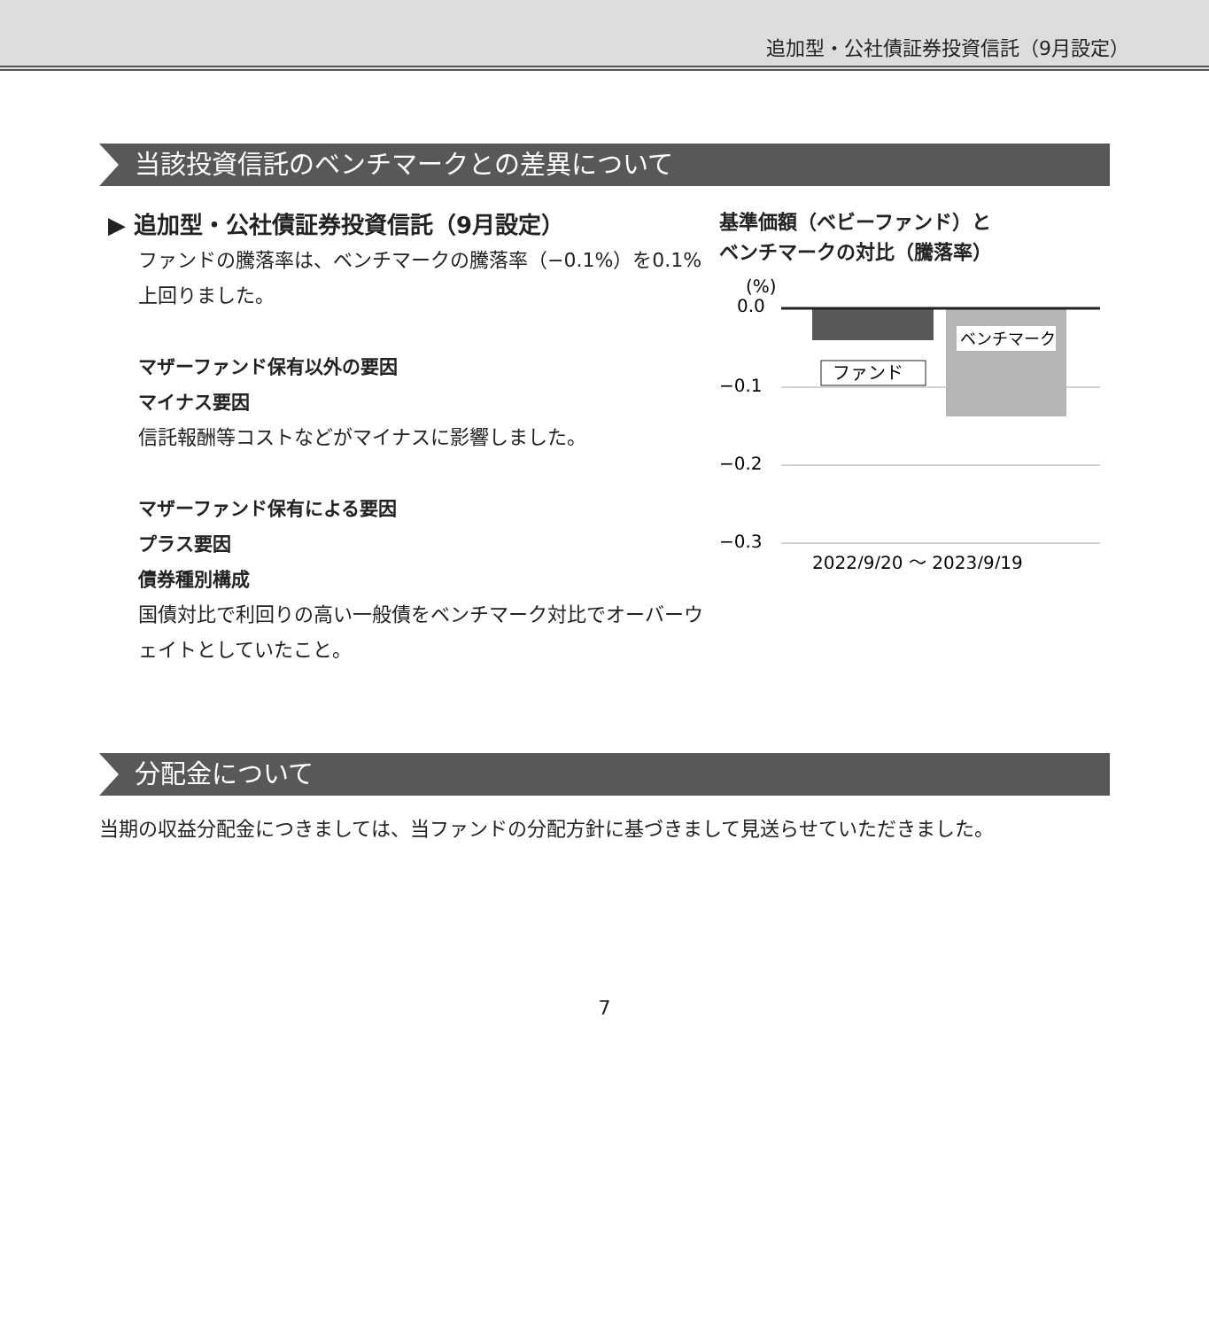追加型・公社債証券投資信託（9月設定）
当該投資信託のベンチマークとの差異について
▶ 追加型・公社債証券投資信託（9月設定）
ファンドの騰落率は、ベンチマークの騰落率（−0.1%）を0.1%上回りました。
マザーファンド保有以外の要因
マイナス要因
信託報酬等コストなどがマイナスに影響しました。
マザーファンド保有による要因
プラス要因
債券種別構成
国債対比で利回りの高い一般債をベンチマーク対比でオーバーウェイトとしていたこと。
基準価額（ベビーファンド）と
ベンチマークの対比（騰落率）
(%)
0.0
−0.1
−0.2
−0.3
ベンチマーク
ファンド
2022/9/20 ～ 2023/9/19
分配金について
当期の収益分配金につきましては、当ファンドの分配方針に基づきまして見送らせていただきました。
7